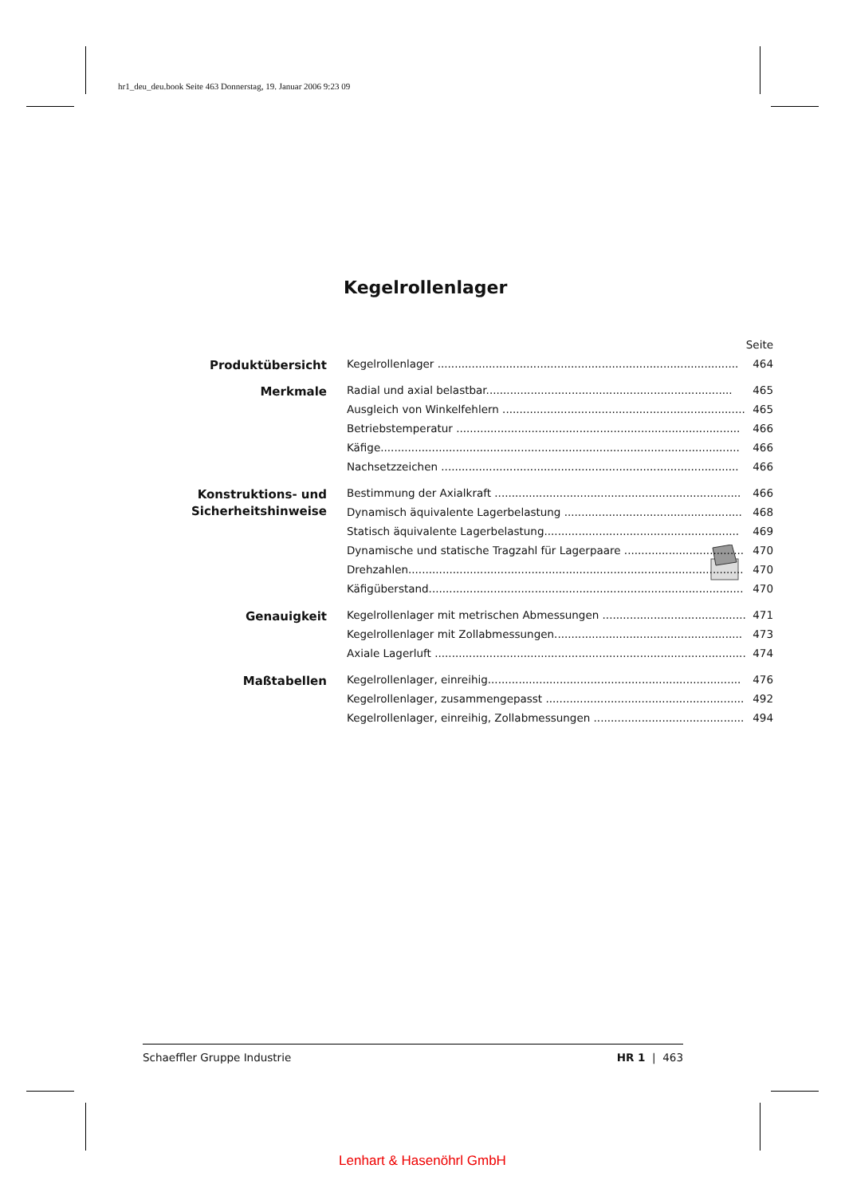hr1_deu_deu.book Seite 463 Donnerstag, 19. Januar 2006 9:23 09
Kegelrollenlager
| | | Seite |
| Produktübersicht | Kegelrollenlager ........................................................................................ | 464 |
| Merkmale | Radial und axial belastbar........................................................................ | 465 |
| | Ausgleich von Winkelfehlern ....................................................................... | 465 |
| | Betriebstemperatur ................................................................................... | 466 |
| | Käfige......................................................................................................... | 466 |
| | Nachsetzzeichen ....................................................................................... | 466 |
| Konstruktions- und Sicherheitshinweise | Bestimmung der Axialkraft ........................................................................ | 466 |
| | Dynamisch äquivalente Lagerbelastung .................................................... | 468 |
| | Statisch äquivalente Lagerbelastung......................................................... | 469 |
| | Dynamische und statische Tragzahl für Lagerpaare ................................... | 470 |
| | Drehzahlen.................................................................................................. | 470 |
| | Käfigüberstand............................................................................................ | 470 |
| Genauigkeit | Kegelrollenlager mit metrischen Abmessungen .......................................... | 471 |
| | Kegelrollenlager mit Zollabmessungen....................................................... | 473 |
| | Axiale Lagerluft ........................................................................................... | 474 |
| Maßtabellen | Kegelrollenlager, einreihig.......................................................................... | 476 |
| | Kegelrollenlager, zusammengepasst .......................................................... | 492 |
| | Kegelrollenlager, einreihig, Zollabmessungen ............................................ | 494 |
Schaeffler Gruppe Industrie HR 1 | 463
Lenhart & Hasenöhrl GmbH